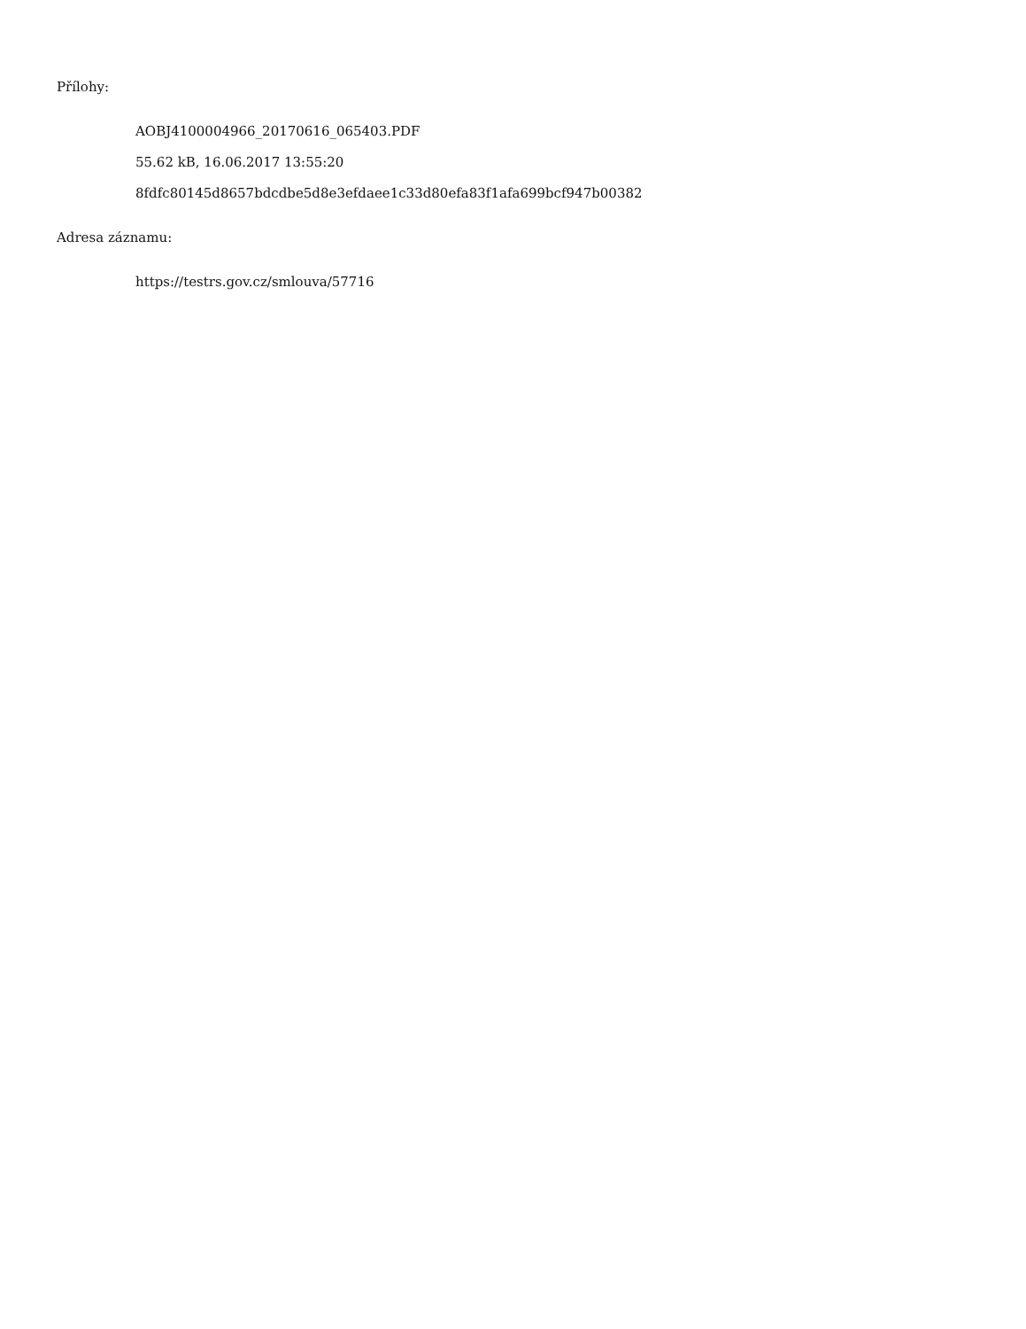Přílohy:
AOBJ4100004966_20170616_065403.PDF
55.62 kB, 16.06.2017 13:55:20
8fdfc80145d8657bdcdbe5d8e3efdaee1c33d80efa83f1afa699bcf947b00382
Adresa záznamu:
https://testrs.gov.cz/smlouva/57716